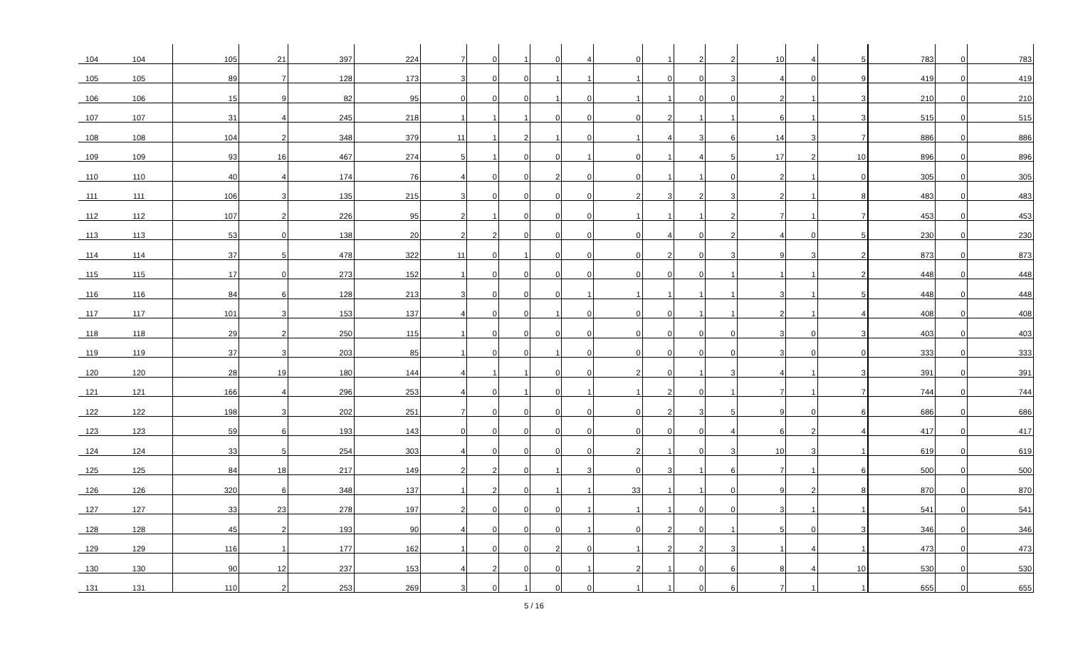| 104 | 104 | 105 | 21 | 397 | 224 | 7 | 0 | 1 | 0 | 4 | 0 | 1 | 2 | 2 | 10 | 4 | 5 | 783 | 0 | 783 |
| 105 | 105 | 89 | 7 | 128 | 173 | 3 | 0 | 0 | 1 | 1 | 1 | 0 | 0 | 3 | 4 | 0 | 9 | 419 | 0 | 419 |
| 106 | 106 | 15 | 9 | 82 | 95 | 0 | 0 | 0 | 1 | 0 | 1 | 1 | 0 | 0 | 2 | 1 | 3 | 210 | 0 | 210 |
| 107 | 107 | 31 | 4 | 245 | 218 | 1 | 1 | 1 | 0 | 0 | 0 | 2 | 1 | 1 | 6 | 1 | 3 | 515 | 0 | 515 |
| 108 | 108 | 104 | 2 | 348 | 379 | 11 | 1 | 2 | 1 | 0 | 1 | 4 | 3 | 6 | 14 | 3 | 7 | 886 | 0 | 886 |
| 109 | 109 | 93 | 16 | 467 | 274 | 5 | 1 | 0 | 0 | 1 | 0 | 1 | 4 | 5 | 17 | 2 | 10 | 896 | 0 | 896 |
| 110 | 110 | 40 | 4 | 174 | 76 | 4 | 0 | 0 | 2 | 0 | 0 | 1 | 1 | 0 | 2 | 1 | 0 | 305 | 0 | 305 |
| 111 | 111 | 106 | 3 | 135 | 215 | 3 | 0 | 0 | 0 | 0 | 2 | 3 | 2 | 3 | 2 | 1 | 8 | 483 | 0 | 483 |
| 112 | 112 | 107 | 2 | 226 | 95 | 2 | 1 | 0 | 0 | 0 | 1 | 1 | 1 | 2 | 7 | 1 | 7 | 453 | 0 | 453 |
| 113 | 113 | 53 | 0 | 138 | 20 | 2 | 2 | 0 | 0 | 0 | 0 | 4 | 0 | 2 | 4 | 0 | 5 | 230 | 0 | 230 |
| 114 | 114 | 37 | 5 | 478 | 322 | 11 | 0 | 1 | 0 | 0 | 0 | 2 | 0 | 3 | 9 | 3 | 2 | 873 | 0 | 873 |
| 115 | 115 | 17 | 0 | 273 | 152 | 1 | 0 | 0 | 0 | 0 | 0 | 0 | 0 | 1 | 1 | 1 | 2 | 448 | 0 | 448 |
| 116 | 116 | 84 | 6 | 128 | 213 | 3 | 0 | 0 | 0 | 1 | 1 | 1 | 1 | 1 | 3 | 1 | 5 | 448 | 0 | 448 |
| 117 | 117 | 101 | 3 | 153 | 137 | 4 | 0 | 0 | 1 | 0 | 0 | 0 | 1 | 1 | 2 | 1 | 4 | 408 | 0 | 408 |
| 118 | 118 | 29 | 2 | 250 | 115 | 1 | 0 | 0 | 0 | 0 | 0 | 0 | 0 | 0 | 3 | 0 | 3 | 403 | 0 | 403 |
| 119 | 119 | 37 | 3 | 203 | 85 | 1 | 0 | 0 | 1 | 0 | 0 | 0 | 0 | 0 | 3 | 0 | 0 | 333 | 0 | 333 |
| 120 | 120 | 28 | 19 | 180 | 144 | 4 | 1 | 1 | 0 | 0 | 2 | 0 | 1 | 3 | 4 | 1 | 3 | 391 | 0 | 391 |
| 121 | 121 | 166 | 4 | 296 | 253 | 4 | 0 | 1 | 0 | 1 | 1 | 2 | 0 | 1 | 7 | 1 | 7 | 744 | 0 | 744 |
| 122 | 122 | 198 | 3 | 202 | 251 | 7 | 0 | 0 | 0 | 0 | 0 | 2 | 3 | 5 | 9 | 0 | 6 | 686 | 0 | 686 |
| 123 | 123 | 59 | 6 | 193 | 143 | 0 | 0 | 0 | 0 | 0 | 0 | 0 | 0 | 4 | 6 | 2 | 4 | 417 | 0 | 417 |
| 124 | 124 | 33 | 5 | 254 | 303 | 4 | 0 | 0 | 0 | 0 | 2 | 1 | 0 | 3 | 10 | 3 | 1 | 619 | 0 | 619 |
| 125 | 125 | 84 | 18 | 217 | 149 | 2 | 2 | 0 | 1 | 3 | 0 | 3 | 1 | 6 | 7 | 1 | 6 | 500 | 0 | 500 |
| 126 | 126 | 320 | 6 | 348 | 137 | 1 | 2 | 0 | 1 | 1 | 33 | 1 | 1 | 0 | 9 | 2 | 8 | 870 | 0 | 870 |
| 127 | 127 | 33 | 23 | 278 | 197 | 2 | 0 | 0 | 0 | 1 | 1 | 1 | 0 | 0 | 3 | 1 | 1 | 541 | 0 | 541 |
| 128 | 128 | 45 | 2 | 193 | 90 | 4 | 0 | 0 | 0 | 1 | 0 | 2 | 0 | 1 | 5 | 0 | 3 | 346 | 0 | 346 |
| 129 | 129 | 116 | 1 | 177 | 162 | 1 | 0 | 0 | 2 | 0 | 1 | 2 | 2 | 3 | 1 | 4 | 1 | 473 | 0 | 473 |
| 130 | 130 | 90 | 12 | 237 | 153 | 4 | 2 | 0 | 0 | 1 | 2 | 1 | 0 | 6 | 8 | 4 | 10 | 530 | 0 | 530 |
| 131 | 131 | 110 | 2 | 253 | 269 | 3 | 0 | 1 | 0 | 0 | 1 | 1 | 0 | 6 | 7 | 1 | 1 | 655 | 0 | 655 |
5 / 16